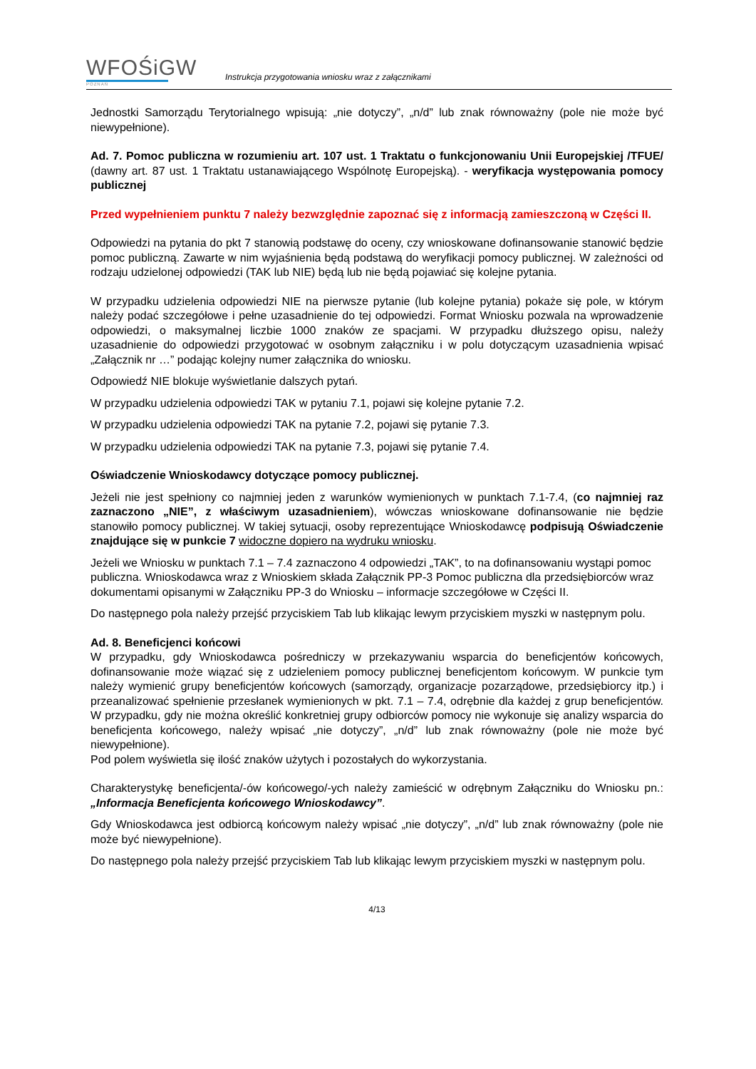WFOŚiGW
POZNAŃ
Instrukcja przygotowania wniosku wraz z załącznikami
Jednostki Samorządu Terytorialnego wpisują: „nie dotyczy”, „n/d” lub znak równoważny (pole nie może być niewypełnione).
Ad. 7. Pomoc publiczna w rozumieniu art. 107 ust. 1 Traktatu o funkcjonowaniu Unii Europejskiej /TFUE/ (dawny art. 87 ust. 1 Traktatu ustanawiającego Wspólnotę Europejską). - weryfikacja występowania pomocy publicznej
Przed wypełnieniem punktu 7 należy bezwzględnie zapoznać się z informacją zamieszczoną w Części II.
Odpowiedzi na pytania do pkt 7 stanowią podstawę do oceny, czy wnioskowane dofinansowanie stanowić będzie pomoc publiczną. Zawarte w nim wyjaśnienia będą podstawą do weryfikacji pomocy publicznej. W zależności od rodzaju udzielonej odpowiedzi (TAK lub NIE) będą lub nie będą pojawiać się kolejne pytania.
W przypadku udzielenia odpowiedzi NIE na pierwsze pytanie (lub kolejne pytania) pokaże się pole, w którym należy podać szczegółowe i pełne uzasadnienie do tej odpowiedzi. Format Wniosku pozwala na wprowadzenie odpowiedzi, o maksymalnej liczbie 1000 znaków ze spacjami. W przypadku dłuższego opisu, należy uzasadnienie do odpowiedzi przygotować w osobnym załączniku i w polu dotyczącym uzasadnienia wpisać „Załącznik nr …” podając kolejny numer załącznika do wniosku.
Odpowiedź NIE blokuje wyświetlanie dalszych pytań.
W przypadku udzielenia odpowiedzi TAK w pytaniu 7.1, pojawi się kolejne pytanie 7.2.
W przypadku udzielenia odpowiedzi TAK na pytanie 7.2, pojawi się pytanie 7.3.
W przypadku udzielenia odpowiedzi TAK na pytanie 7.3, pojawi się pytanie 7.4.
Oświadczenie Wnioskodawcy dotyczące pomocy publicznej.
Jeżeli nie jest spełniony co najmniej jeden z warunków wymienionych w punktach 7.1-7.4, (co najmniej raz zaznaczono „NIE”, z właściwym uzasadnieniem), wówczas wnioskowane dofinansowanie nie będzie stanowiło pomocy publicznej. W takiej sytuacji, osoby reprezentujące Wnioskodawcę podpisują Oświadczenie znajdujące się w punkcie 7 widoczne dopiero na wydruku wniosku.
Jeżeli we Wniosku w punktach 7.1 – 7.4 zaznaczono 4 odpowiedzi „TAK”, to na dofinansowaniu wystąpi pomoc publiczna. Wnioskodawca wraz z Wnioskiem składa Załącznik PP-3 Pomoc publiczna dla przedsiębiorców wraz dokumentami opisanymi w Załączniku PP-3 do Wniosku – informacje szczegółowe w Części II.
Do następnego pola należy przejść przyciskiem Tab lub klikając lewym przyciskiem myszki w następnym polu.
Ad. 8. Beneficjenci końcowi
W przypadku, gdy Wnioskodawca pośredniczy w przekazywaniu wsparcia do beneficjentów końcowych, dofinansowanie może wiązać się z udzieleniem pomocy publicznej beneficjentom końcowym. W punkcie tym należy wymienić grupy beneficjentów końcowych (samorządy, organizacje pozarządowe, przedsiębiorcy itp.) i przeanalizować spełnienie przesłanek wymienionych w pkt. 7.1 – 7.4, odrębnie dla każdej z grup beneficjentów. W przypadku, gdy nie można określić konkretniej grupy odbiorców pomocy nie wykonuje się analizy wsparcia do beneficjenta końcowego, należy wpisać „nie dotyczy”, „n/d” lub znak równoważny (pole nie może być niewypełnione).
Pod polem wyświetla się ilość znaków użytych i pozostałych do wykorzystania.
Charakterystykę beneficjenta/-ów końcowego/-ych należy zamieścić w odrębnym Załączniku do Wniosku pn.: „Informacja Beneficjenta końcowego Wnioskodawcy”.
Gdy Wnioskodawca jest odbiorcą końcowym należy wpisać „nie dotyczy”, „n/d” lub znak równoważny (pole nie może być niewypełnione).
Do następnego pola należy przejść przyciskiem Tab lub klikając lewym przyciskiem myszki w następnym polu.
4/13